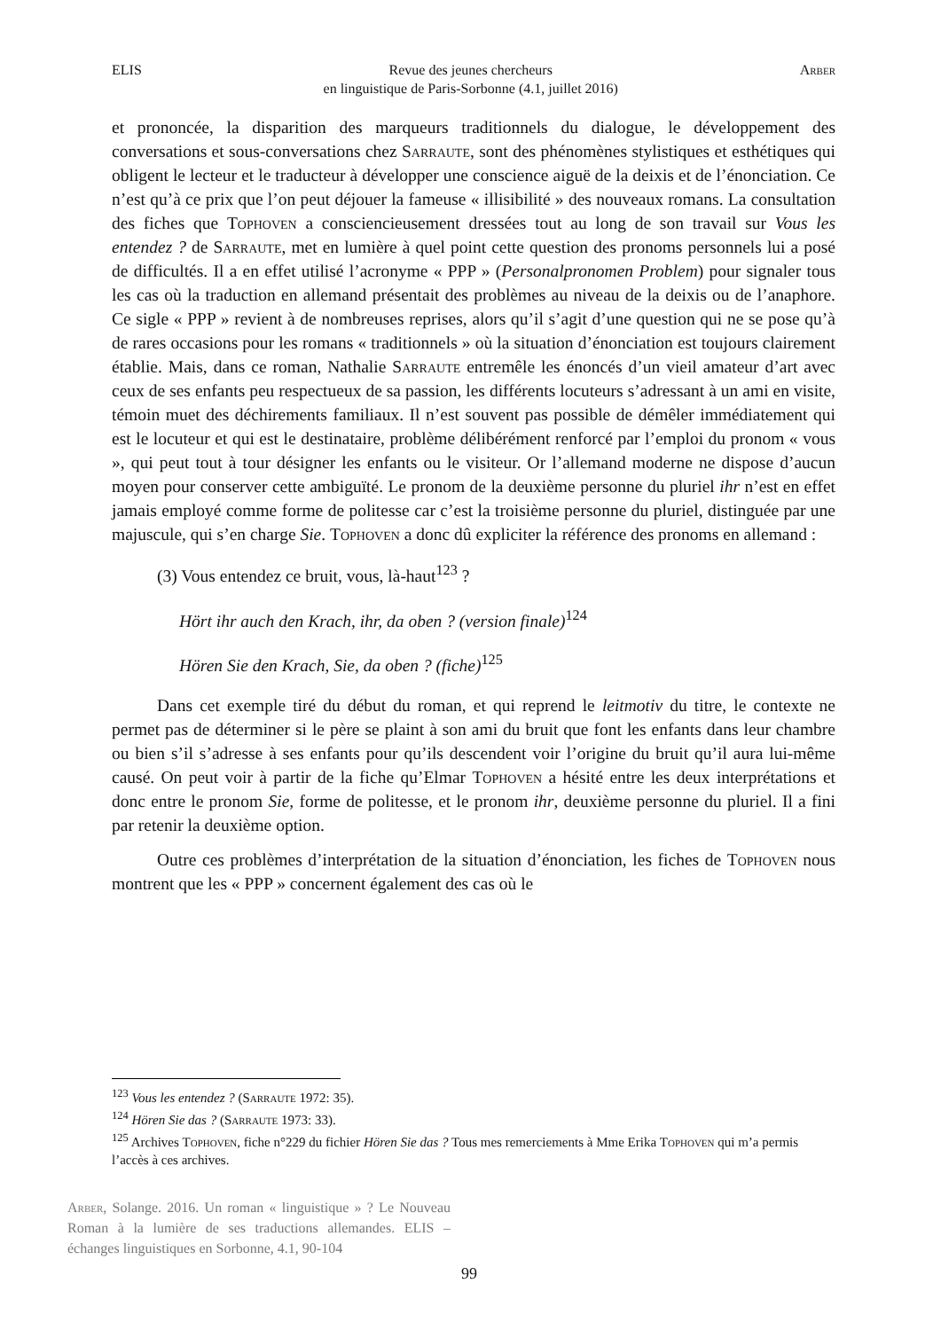ELIS Revue des jeunes chercheurs
en linguistique de Paris-Sorbonne (4.1, juillet 2016) Arber
et prononcée, la disparition des marqueurs traditionnels du dialogue, le développement des conversations et sous-conversations chez Sarraute, sont des phénomènes stylistiques et esthétiques qui obligent le lecteur et le traducteur à développer une conscience aiguë de la deixis et de l’énonciation. Ce n’est qu’à ce prix que l’on peut déjouer la fameuse « illisibilité » des nouveaux romans. La consultation des fiches que Tophoven a consciencieusement dressées tout au long de son travail sur Vous les entendez ? de Sarraute, met en lumière à quel point cette question des pronoms personnels lui a posé de difficultés. Il a en effet utilisé l’acronyme « PPP » (Personalpronomen Problem) pour signaler tous les cas où la traduction en allemand présentait des problèmes au niveau de la deixis ou de l’anaphore. Ce sigle « PPP » revient à de nombreuses reprises, alors qu’il s’agit d’une question qui ne se pose qu’à de rares occasions pour les romans « traditionnels » où la situation d’énonciation est toujours clairement établie. Mais, dans ce roman, Nathalie Sarraute entremêle les énoncés d’un vieil amateur d’art avec ceux de ses enfants peu respectueux de sa passion, les différents locuteurs s’adressant à un ami en visite, témoin muet des déchirements familiaux. Il n’est souvent pas possible de démêler immédiatement qui est le locuteur et qui est le destinataire, problème délibérément renforcé par l’emploi du pronom « vous », qui peut tout à tour désigner les enfants ou le visiteur. Or l’allemand moderne ne dispose d’aucun moyen pour conserver cette ambiguïté. Le pronom de la deuxième personne du pluriel ihr n’est en effet jamais employé comme forme de politesse car c’est la troisième personne du pluriel, distinguée par une majuscule, qui s’en charge Sie. Tophoven a donc dû expliciter la référence des pronoms en allemand :
(3) Vous entendez ce bruit, vous, là-haut<sup>123</sup> ?
Hört ihr auch den Krach, ihr, da oben ? (version finale)<sup>124</sup>
Hören Sie den Krach, Sie, da oben ? (fiche)<sup>125</sup>
Dans cet exemple tiré du début du roman, et qui reprend le leitmotiv du titre, le contexte ne permet pas de déterminer si le père se plaint à son ami du bruit que font les enfants dans leur chambre ou bien s’il s’adresse à ses enfants pour qu’ils descendent voir l’origine du bruit qu’il aura lui-même causé. On peut voir à partir de la fiche qu’Elmar Tophoven a hésité entre les deux interprétations et donc entre le pronom Sie, forme de politesse, et le pronom ihr, deuxième personne du pluriel. Il a fini par retenir la deuxième option.
Outre ces problèmes d’interprétation de la situation d’énonciation, les fiches de Tophoven nous montrent que les « PPP » concernent également des cas où le
<sup>123</sup> Vous les entendez ? (Sarraute 1972: 35).
<sup>124</sup> Hören Sie das ? (Sarraute 1973: 33).
<sup>125</sup> Archives Tophoven, fiche n°229 du fichier Hören Sie das ? Tous mes remerciements à Mme Erika Tophoven qui m’a permis l’accès à ces archives.
Arber, Solange. 2016. Un roman « linguistique » ? Le Nouveau Roman à la lumière de ses traductions allemandes. ELIS – échanges linguistiques en Sorbonne, 4.1, 90-104
99